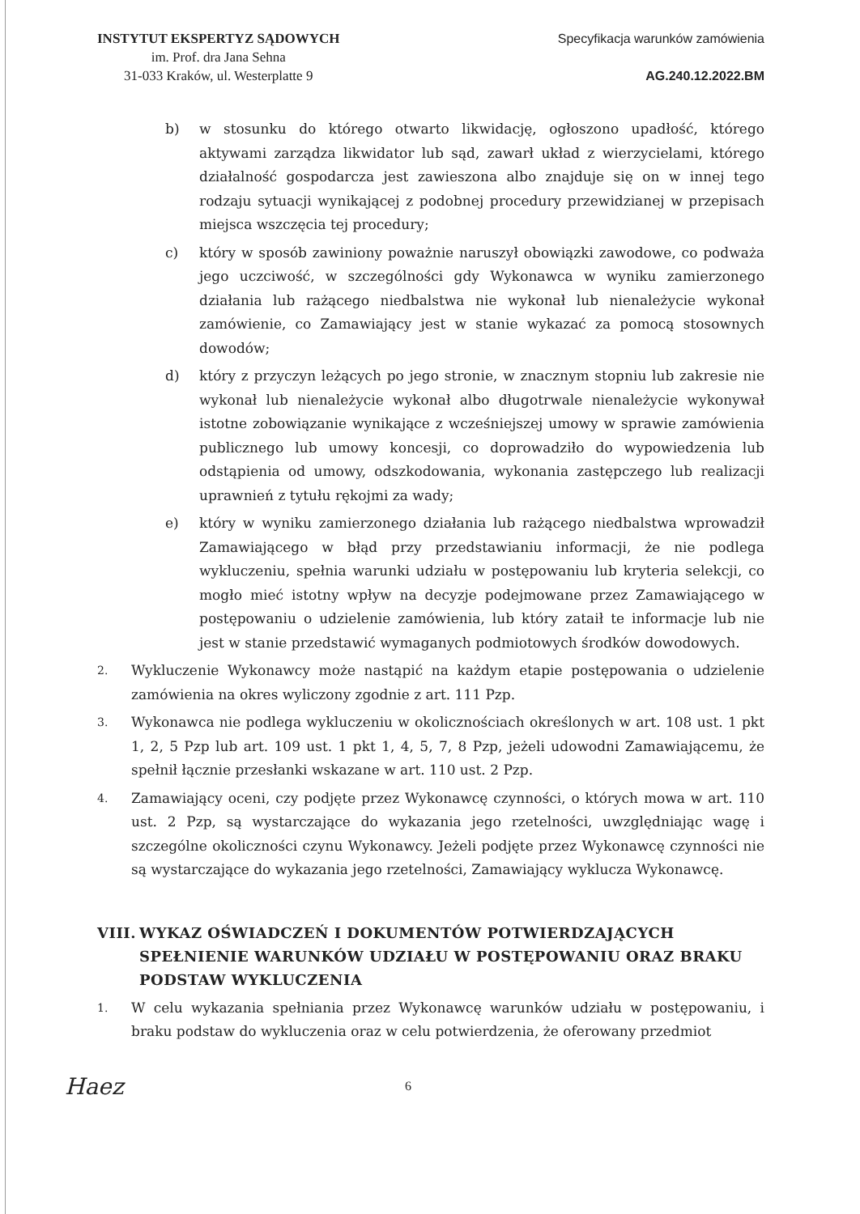INSTYTUT EKSPERTYZ SĄDOWYCH
im. Prof. dra Jana Sehna
31-033 Kraków, ul. Westerplatte 9
Specyfikacja warunków zamówienia
AG.240.12.2022.BM
b) w stosunku do którego otwarto likwidację, ogłoszono upadłość, którego aktywami zarządza likwidator lub sąd, zawarł układ z wierzycielami, którego działalność gospodarcza jest zawieszona albo znajduje się on w innej tego rodzaju sytuacji wynikającej z podobnej procedury przewidzianej w przepisach miejsca wszczęcia tej procedury;
c) który w sposób zawiniony poważnie naruszył obowiązki zawodowe, co podważa jego uczciwość, w szczególności gdy Wykonawca w wyniku zamierzonego działania lub rażącego niedbalstwa nie wykonał lub nienależycie wykonał zamówienie, co Zamawiający jest w stanie wykazać za pomocą stosownych dowodów;
d) który z przyczyn leżących po jego stronie, w znacznym stopniu lub zakresie nie wykonał lub nienależycie wykonał albo długotrwale nienależycie wykonywał istotne zobowiązanie wynikające z wcześniejszej umowy w sprawie zamówienia publicznego lub umowy koncesji, co doprowadziło do wypowiedzenia lub odstąpienia od umowy, odszkodowania, wykonania zastępczego lub realizacji uprawnień z tytułu rękojmi za wady;
e) który w wyniku zamierzonego działania lub rażącego niedbalstwa wprowadził Zamawiającego w błąd przy przedstawianiu informacji, że nie podlega wykluczeniu, spełnia warunki udziału w postępowaniu lub kryteria selekcji, co mogło mieć istotny wpływ na decyzje podejmowane przez Zamawiającego w postępowaniu o udzielenie zamówienia, lub który zataił te informacje lub nie jest w stanie przedstawić wymaganych podmiotowych środków dowodowych.
2. Wykluczenie Wykonawcy może nastąpić na każdym etapie postępowania o udzielenie zamówienia na okres wyliczony zgodnie z art. 111 Pzp.
3. Wykonawca nie podlega wykluczeniu w okolicznościach określonych w art. 108 ust. 1 pkt 1, 2, 5 Pzp lub art. 109 ust. 1 pkt 1, 4, 5, 7, 8 Pzp, jeżeli udowodni Zamawiającemu, że spełnił łącznie przesłanki wskazane w art. 110 ust. 2 Pzp.
4. Zamawiający oceni, czy podjęte przez Wykonawcę czynności, o których mowa w art. 110 ust. 2 Pzp, są wystarczające do wykazania jego rzetelności, uwzględniając wagę i szczególne okoliczności czynu Wykonawcy. Jeżeli podjęte przez Wykonawcę czynności nie są wystarczające do wykazania jego rzetelności, Zamawiający wyklucza Wykonawcę.
VIII. WYKAZ OŚWIADCZEŃ I DOKUMENTÓW POTWIERDZAJĄCYCH SPEŁNIENIE WARUNKÓW UDZIAŁU W POSTĘPOWANIU ORAZ BRAKU PODSTAW WYKLUCZENIA
1. W celu wykazania spełniania przez Wykonawcę warunków udziału w postępowaniu, i braku podstaw do wykluczenia oraz w celu potwierdzenia, że oferowany przedmiot
Haez 6